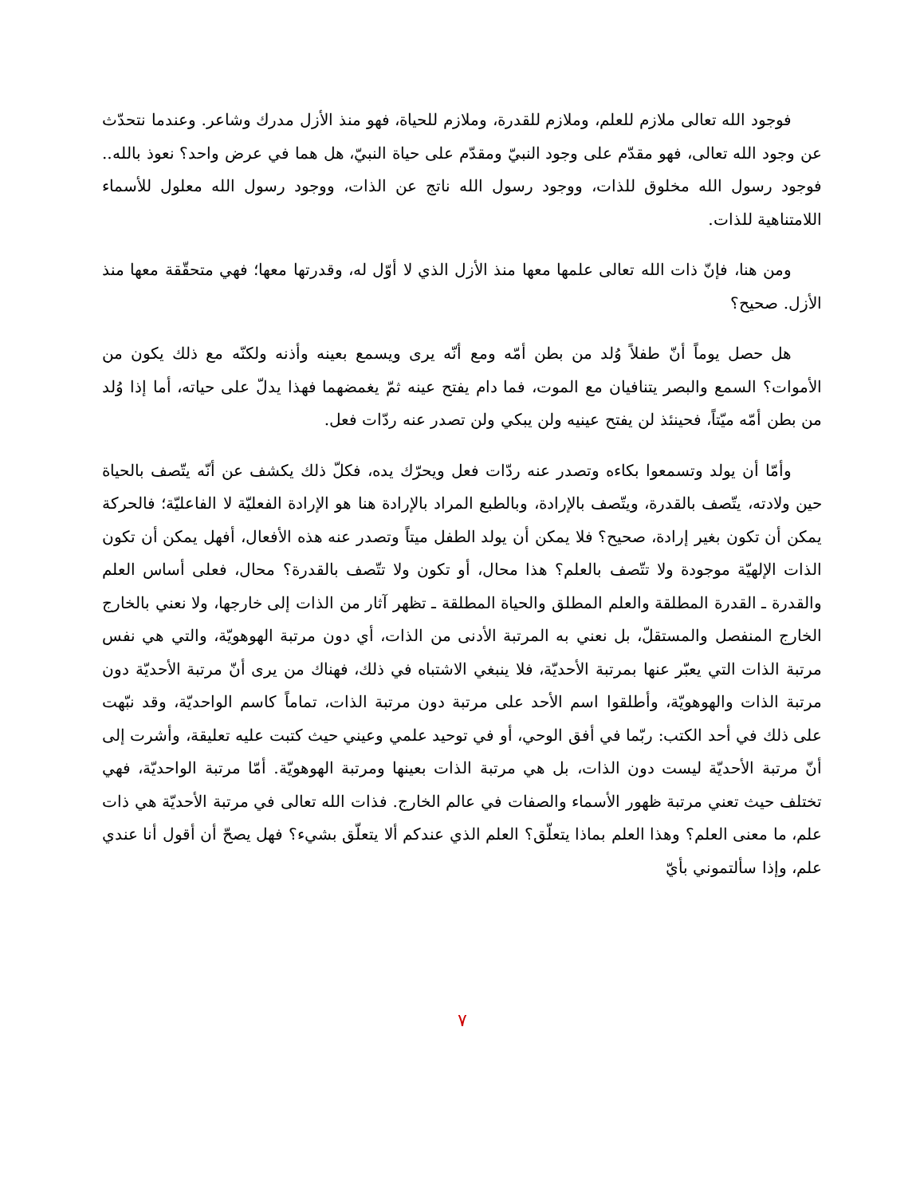فوجود الله تعالى ملازم للعلم، وملازم للقدرة، وملازم للحياة، فهو منذ الأزل مدرك وشاعر. وعندما نتحدّث عن وجود الله تعالى، فهو مقدّم على وجود النبيّ ومقدّم على حياة النبيّ، هل هما في عرض واحد؟ نعوذ بالله.. فوجود رسول الله مخلوق للذات، ووجود رسول الله ناتج عن الذات، ووجود رسول الله معلول للأسماء اللامتناهية للذات.
ومن هنا، فإنّ ذات الله تعالى علمها معها منذ الأزل الذي لا أوّل له، وقدرتها معها؛ فهي متحقّقة معها منذ الأزل. صحيح؟
هل حصل يوماً أنّ طفلاً وُلد من بطن أمّه ومع أنّه يرى ويسمع بعينه وأذنه ولكنّه مع ذلك يكون من الأموات؟ السمع والبصر يتنافيان مع الموت، فما دام يفتح عينه ثمّ يغمضهما فهذا يدلّ على حياته، أما إذا وُلد من بطن أمّه ميّتاً، فحينئذ لن يفتح عينيه ولن يبكي ولن تصدر عنه ردّات فعل.
وأمّا أن يولد وتسمعوا بكاءه وتصدر عنه ردّات فعل ويحرّك يده، فكلّ ذلك يكشف عن أنّه يتّصف بالحياة حين ولادته، يتّصف بالقدرة، ويتّصف بالإرادة، وبالطبع المراد بالإرادة هنا هو الإرادة الفعليّة لا الفاعليّة؛ فالحركة يمكن أن تكون بغير إرادة، صحيح؟ فلا يمكن أن يولد الطفل ميتاً وتصدر عنه هذه الأفعال، أفهل يمكن أن تكون الذات الإلهيّة موجودة ولا تتّصف بالعلم؟ هذا محال، أو تكون ولا تتّصف بالقدرة؟ محال، فعلى أساس العلم والقدرة ـ القدرة المطلقة والعلم المطلق والحياة المطلقة ـ تظهر آثار من الذات إلى خارجها، ولا نعني بالخارج الخارج المنفصل والمستقلّ، بل نعني به المرتبة الأدنى من الذات، أي دون مرتبة الهوهويّة، والتي هي نفس مرتبة الذات التي يعبّر عنها بمرتبة الأحديّة، فلا ينبغي الاشتباه في ذلك، فهناك من يرى أنّ مرتبة الأحديّة دون مرتبة الذات والهوهويّة، وأطلقوا اسم الأحد على مرتبة دون مرتبة الذات، تماماً كاسم الواحديّة، وقد نبّهت على ذلك في أحد الكتب: ربّما في أفق الوحي، أو في توحيد علمي وعيني حيث كتبت عليه تعليقة، وأشرت إلى أنّ مرتبة الأحديّة ليست دون الذات، بل هي مرتبة الذات بعينها ومرتبة الهوهويّة. أمّا مرتبة الواحديّة، فهي تختلف حيث تعني مرتبة ظهور الأسماء والصفات في عالم الخارج. فذات الله تعالى في مرتبة الأحديّة هي ذات علم، ما معنى العلم؟ وهذا العلم بماذا يتعلّق؟ العلم الذي عندكم ألا يتعلّق بشيء؟ فهل يصحّ أن أقول أنا عندي علم، وإذا سألتموني بأيّ
٧